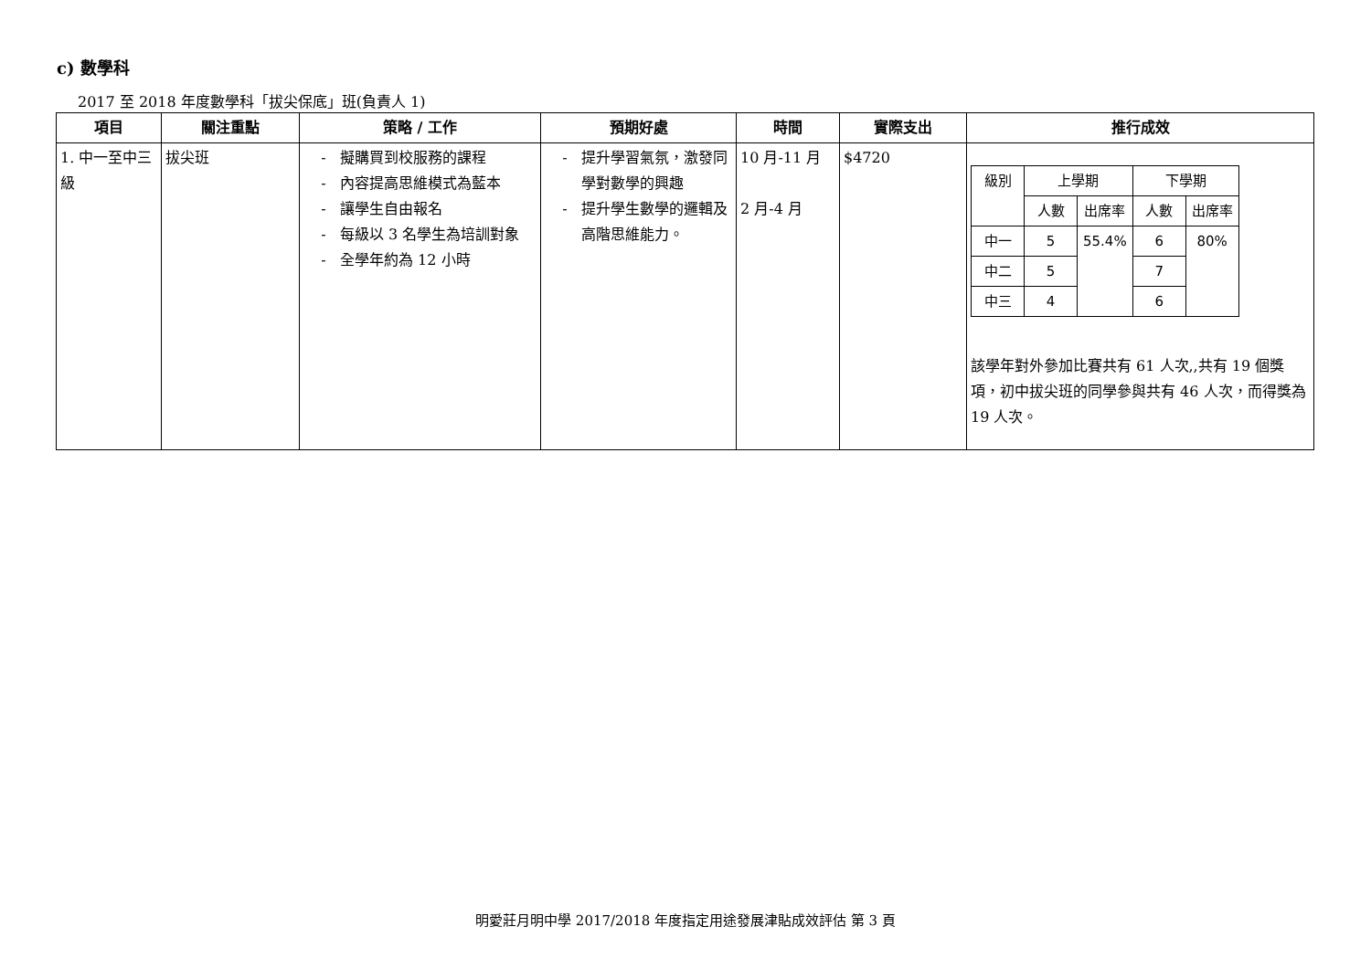c) 數學科
2017 至 2018 年度數學科「拔尖保底」班(負責人 1)
| 項目 | 關注重點 | 策略 / 工作 | 預期好處 | 時間 | 實際支出 | 推行成效 |
| --- | --- | --- | --- | --- | --- | --- |
| 1. 中一至中三級 | 拔尖班 | 擬購買到校服務的課程 內容提高思維模式為藍本 讓學生自由報名 每級以 3 名學生為培訓對象 全學年約為 12 小時 | 提升學習氣氛，激發同學對數學的興趣 提升學生數學的邏輯及高階思維能力。 | 10 月-11 月 2 月-4 月 | $4720 | / 級別 / 上學期 / / 下學期 / / / / 人數 / 出席率 / 人數 / 出席率 / / 中一 / 5 / 55.4% / 6 / 80% / / 中二 / 5 / / 7 / / / 中三 / 4 / / 6 / / 該學年對外參加比賽共有 61 人次,,共有 19 個獎項，初中拔尖班的同學參與共有 46 人次，而得獎為 19 人次。 |
明愛莊月明中學 2017/2018 年度指定用途發展津貼成效評估 第 3 頁